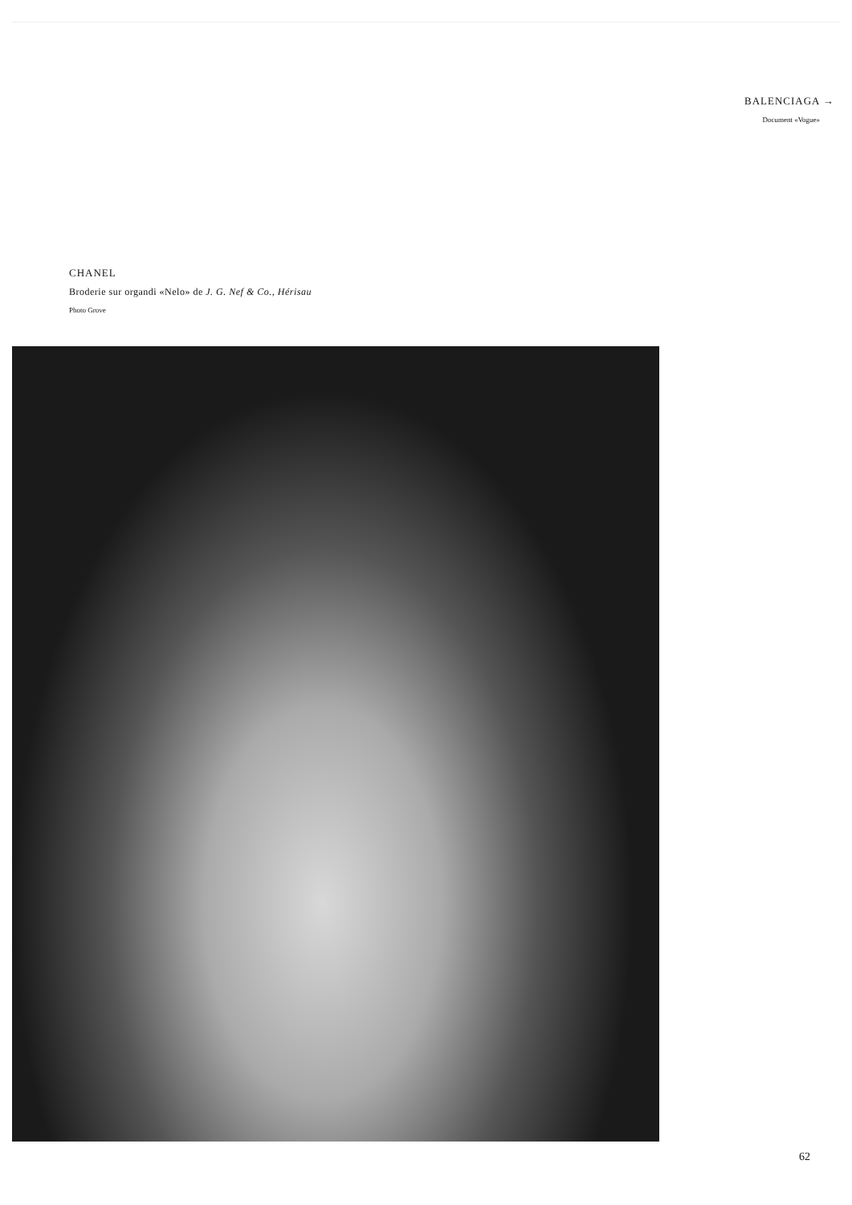BALENCIAGA →
Document «Vogue»
CHANEL
Broderie sur organdi «Nelo» de J. G. Nef & Co., Hérisau
Photo Grove
62